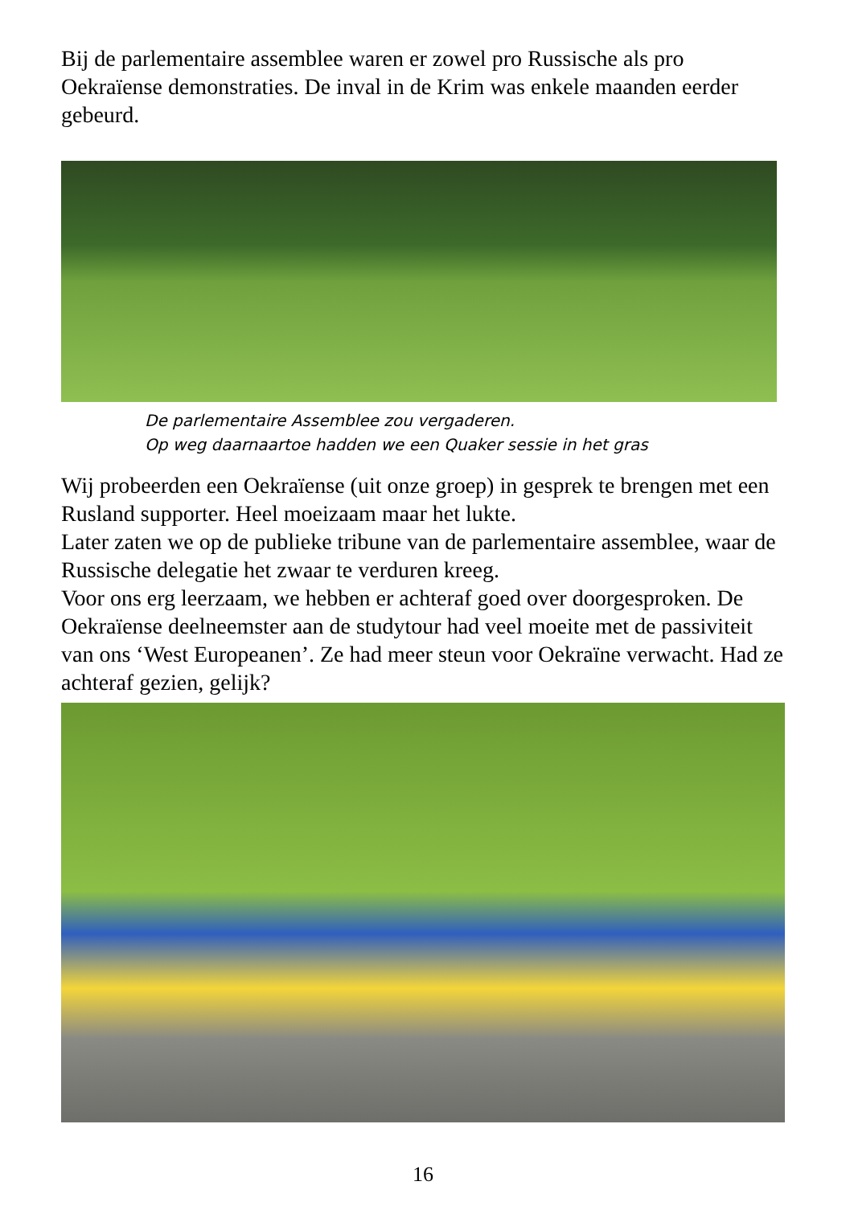Bij de parlementaire assemblee waren er zowel pro Russische als pro Oekraïense demonstraties. De inval in de Krim was enkele maanden eerder gebeurd.
De parlementaire Assemblee zou vergaderen.
Op weg daarnaartoe hadden we een Quaker sessie in het gras
Wij probeerden een Oekraïense (uit onze groep) in gesprek te brengen met een Rusland supporter. Heel moeizaam maar het lukte.
Later zaten we op de publieke tribune van de parlementaire assemblee, waar de Russische delegatie het zwaar te verduren kreeg.
Voor ons erg leerzaam, we hebben er achteraf goed over doorgesproken. De Oekraïense deelneemster aan de studytour had veel moeite met de passiviteit van ons ‘West Europeanen’. Ze had meer steun voor Oekraïne verwacht. Had ze achteraf gezien, gelijk?
16